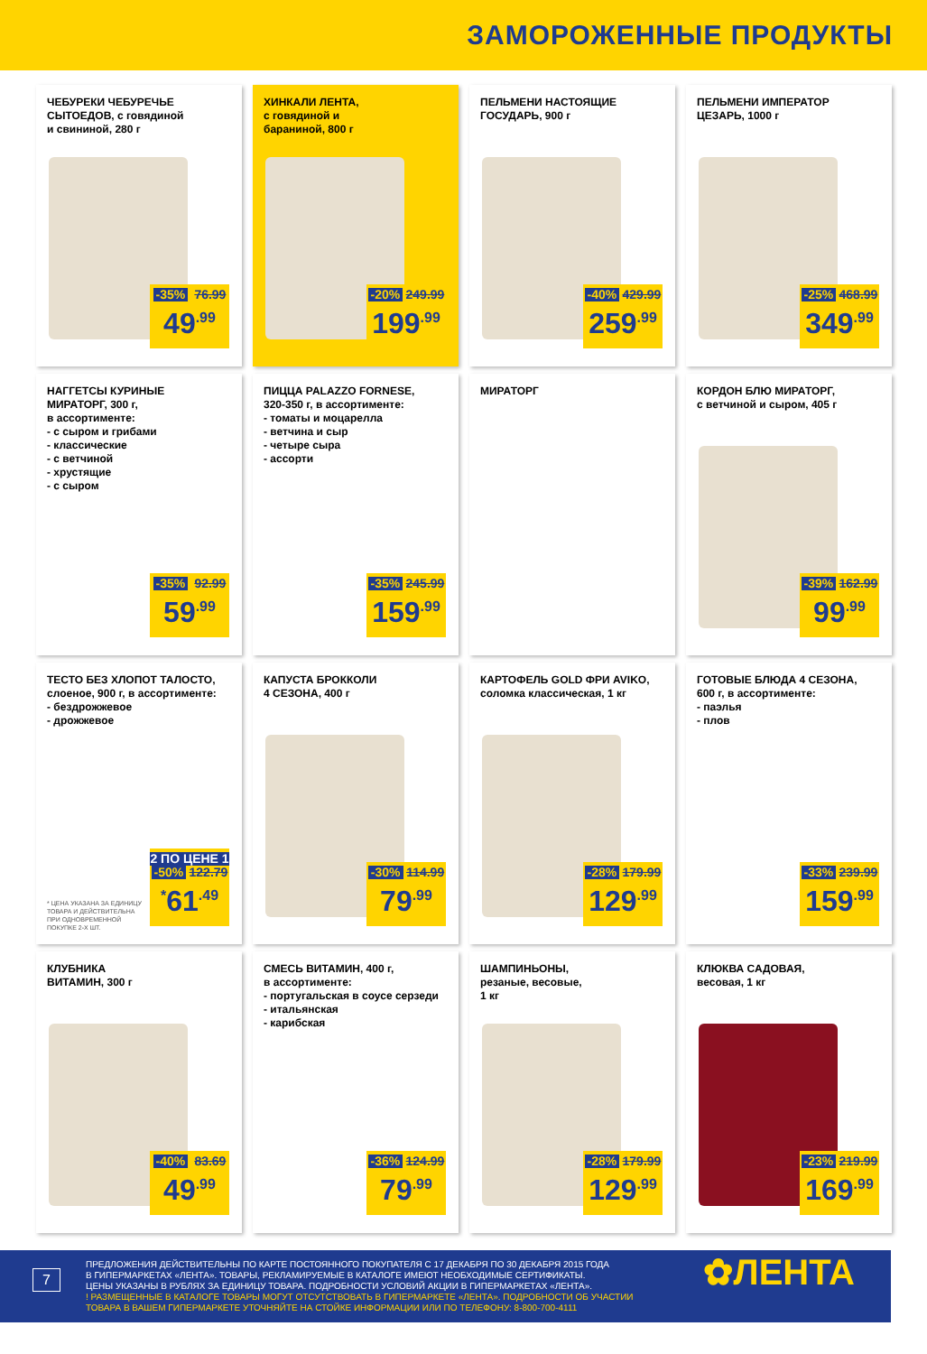ЗАМОРОЖЕННЫЕ ПРОДУКТЫ
ЧЕБУРЕКИ ЧЕБУРЕЧЬЕ
СЫТОЕДОВ, с говядиной
и свининой, 280 г
-35% 76.99
49<sup>.99</sup>
ХИНКАЛИ ЛЕНТА,
с говядиной и
бараниной, 800 г
-20% 249.99
199<sup>.99</sup>
ПЕЛЬМЕНИ НАСТОЯЩИЕ
ГОСУДАРЬ, 900 г
-40% 429.99
259<sup>.99</sup>
ПЕЛЬМЕНИ ИМПЕРАТОР
ЦЕЗАРЬ, 1000 г
-25% 468.99
349<sup>.99</sup>
НАГГЕТСЫ КУРИНЫЕ
МИРАТОРГ, 300 г,
в ассортименте:
- с сыром и грибами
- классические
- с ветчиной
- хрустящие
- с сыром
-35% 92.99
59<sup>.99</sup>
ПИЦЦА PALAZZO FORNESE,
320-350 г, в ассортименте:
- томаты и моцарелла
- ветчина и сыр
- четыре сыра
- ассорти
-35% 245.99
159<sup>.99</sup>
МИРАТОРГ
КОРДОН БЛЮ МИРАТОРГ,
с ветчиной и сыром, 405 г
-39% 162.99
99<sup>.99</sup>
ТЕСТО БЕЗ ХЛОПОТ ТАЛОСТО,
слоеное, 900 г, в ассортименте:
- бездрожжевое
- дрожжевое
2 ПО ЦЕНЕ 1
-50% 122.79
<sup>*</sup> 61<sup>.49</sup>
* ЦЕНА УКАЗАНА ЗА ЕДИНИЦУ
ТОВАРА И ДЕЙСТВИТЕЛЬНА
ПРИ ОДНОВРЕМЕННОЙ
ПОКУПКЕ 2-Х ШТ.
КАПУСТА БРОККОЛИ
4 СЕЗОНА, 400 г
-30% 114.99
79<sup>.99</sup>
КАРТОФЕЛЬ GOLD ФРИ AVIKO,
соломка классическая, 1 кг
-28% 179.99
129<sup>.99</sup>
ГОТОВЫЕ БЛЮДА 4 СЕЗОНА,
600 г, в ассортименте:
- паэлья
- плов
-33% 239.99
159<sup>.99</sup>
КЛУБНИКА
ВИТАМИН, 300 г
-40% 83.69
49<sup>.99</sup>
СМЕСЬ ВИТАМИН, 400 г,
в ассортименте:
- португальская в соусе серзеди
- итальянская
- карибская
-36% 124.99
79<sup>.99</sup>
ШАМПИНЬОНЫ,
резаные, весовые,
1 кг
-28% 179.99
129<sup>.99</sup>
КЛЮКВА САДОВАЯ,
весовая, 1 кг
-23% 219.99
169<sup>.99</sup>
7
ПРЕДЛОЖЕНИЯ ДЕЙСТВИТЕЛЬНЫ ПО КАРТЕ ПОСТОЯННОГО ПОКУПАТЕЛЯ С 17 ДЕКАБРЯ ПО 30 ДЕКАБРЯ 2015 ГОДА
В ГИПЕРМАРКЕТАХ «ЛЕНТА». ТОВАРЫ, РЕКЛАМИРУЕМЫЕ В КАТАЛОГЕ ИМЕЮТ НЕОБХОДИМЫЕ СЕРТИФИКАТЫ.
ЦЕНЫ УКАЗАНЫ В РУБЛЯХ ЗА ЕДИНИЦУ ТОВАРА. ПОДРОБНОСТИ УСЛОВИЙ АКЦИИ В ГИПЕРМАРКЕТАХ «ЛЕНТА».
! РАЗМЕЩЕННЫЕ В КАТАЛОГЕ ТОВАРЫ МОГУТ ОТСУТСТВОВАТЬ В ГИПЕРМАРКЕТЕ «ЛЕНТА». ПОДРОБНОСТИ ОБ УЧАСТИИ
ТОВАРА В ВАШЕМ ГИПЕРМАРКЕТЕ УТОЧНЯЙТЕ НА СТОЙКЕ ИНФОРМАЦИИ ИЛИ ПО ТЕЛЕФОНУ: 8-800-700-4111
✿ЛЕНТА